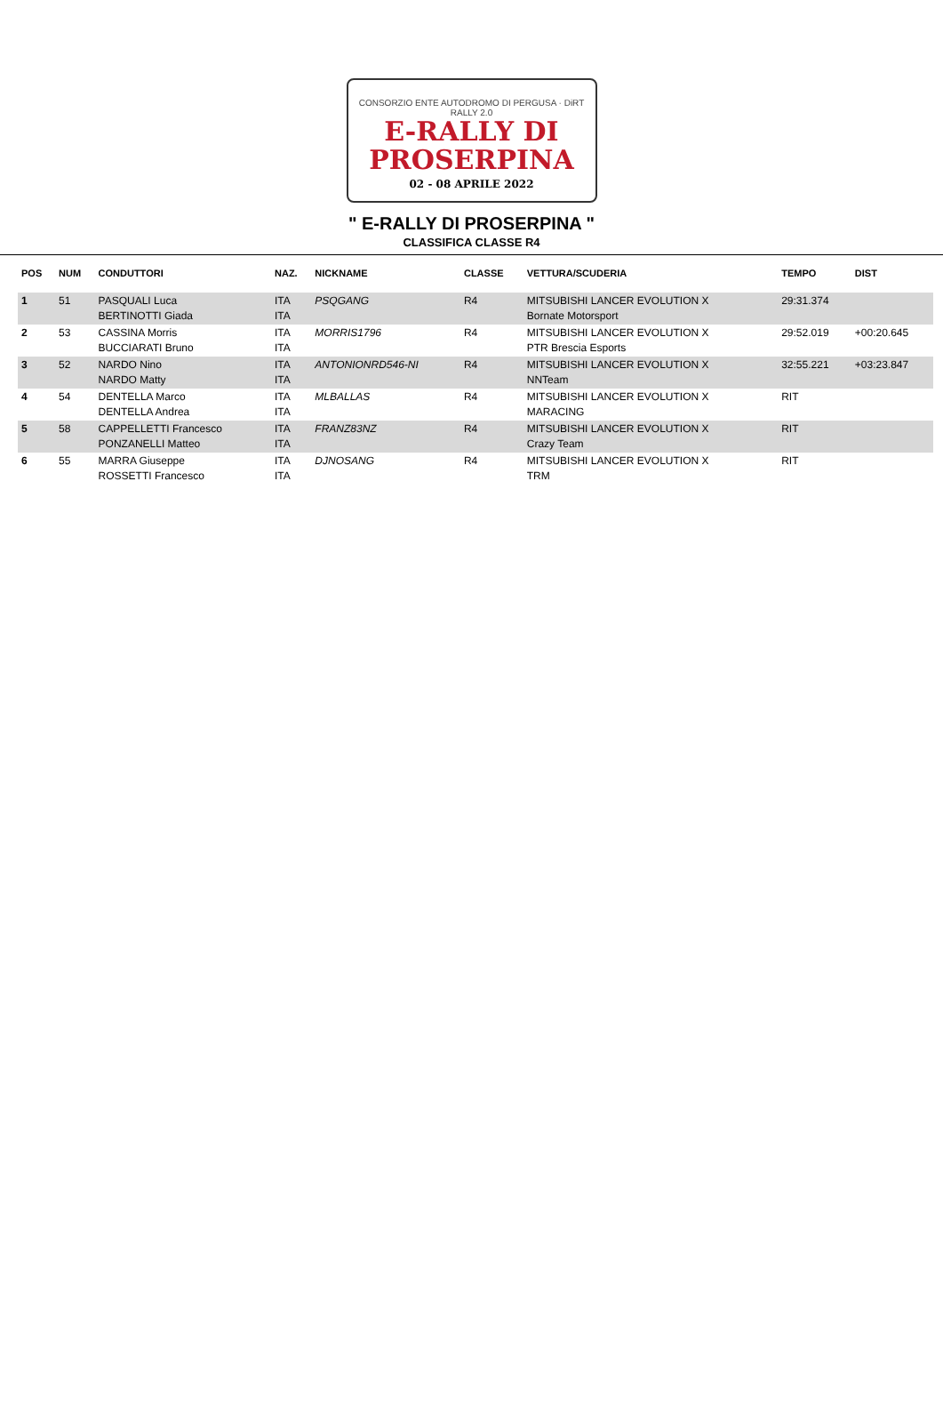CONSORZIO ENTE AUTODROMO DI PERGUSA · DiRT RALLY 2.0
E-RALLY DI
PROSERPINA
02 - 08 APRILE 2022
" E-RALLY DI PROSERPINA "
CLASSIFICA CLASSE R4
| POS | NUM | CONDUTTORI | NAZ. | NICKNAME | CLASSE | VETTURA/SCUDERIA | TEMPO | DIST |
| --- | --- | --- | --- | --- | --- | --- | --- | --- |
| 1 | 51 | PASQUALI Luca BERTINOTTI Giada | ITA ITA | PSQGANG | R4 | MITSUBISHI LANCER EVOLUTION X Bornate Motorsport | 29:31.374 | |
| 2 | 53 | CASSINA Morris BUCCIARATI Bruno | ITA ITA | MORRIS1796 | R4 | MITSUBISHI LANCER EVOLUTION X PTR Brescia Esports | 29:52.019 | +00:20.645 |
| 3 | 52 | NARDO Nino NARDO Matty | ITA ITA | ANTONIONRD546-NI | R4 | MITSUBISHI LANCER EVOLUTION X NNTeam | 32:55.221 | +03:23.847 |
| 4 | 54 | DENTELLA Marco DENTELLA Andrea | ITA ITA | MLBALLAS | R4 | MITSUBISHI LANCER EVOLUTION X MARACING | RIT | |
| 5 | 58 | CAPPELLETTI Francesco PONZANELLI Matteo | ITA ITA | FRANZ83NZ | R4 | MITSUBISHI LANCER EVOLUTION X Crazy Team | RIT | |
| 6 | 55 | MARRA Giuseppe ROSSETTI Francesco | ITA ITA | DJNOSANG | R4 | MITSUBISHI LANCER EVOLUTION X TRM | RIT | |